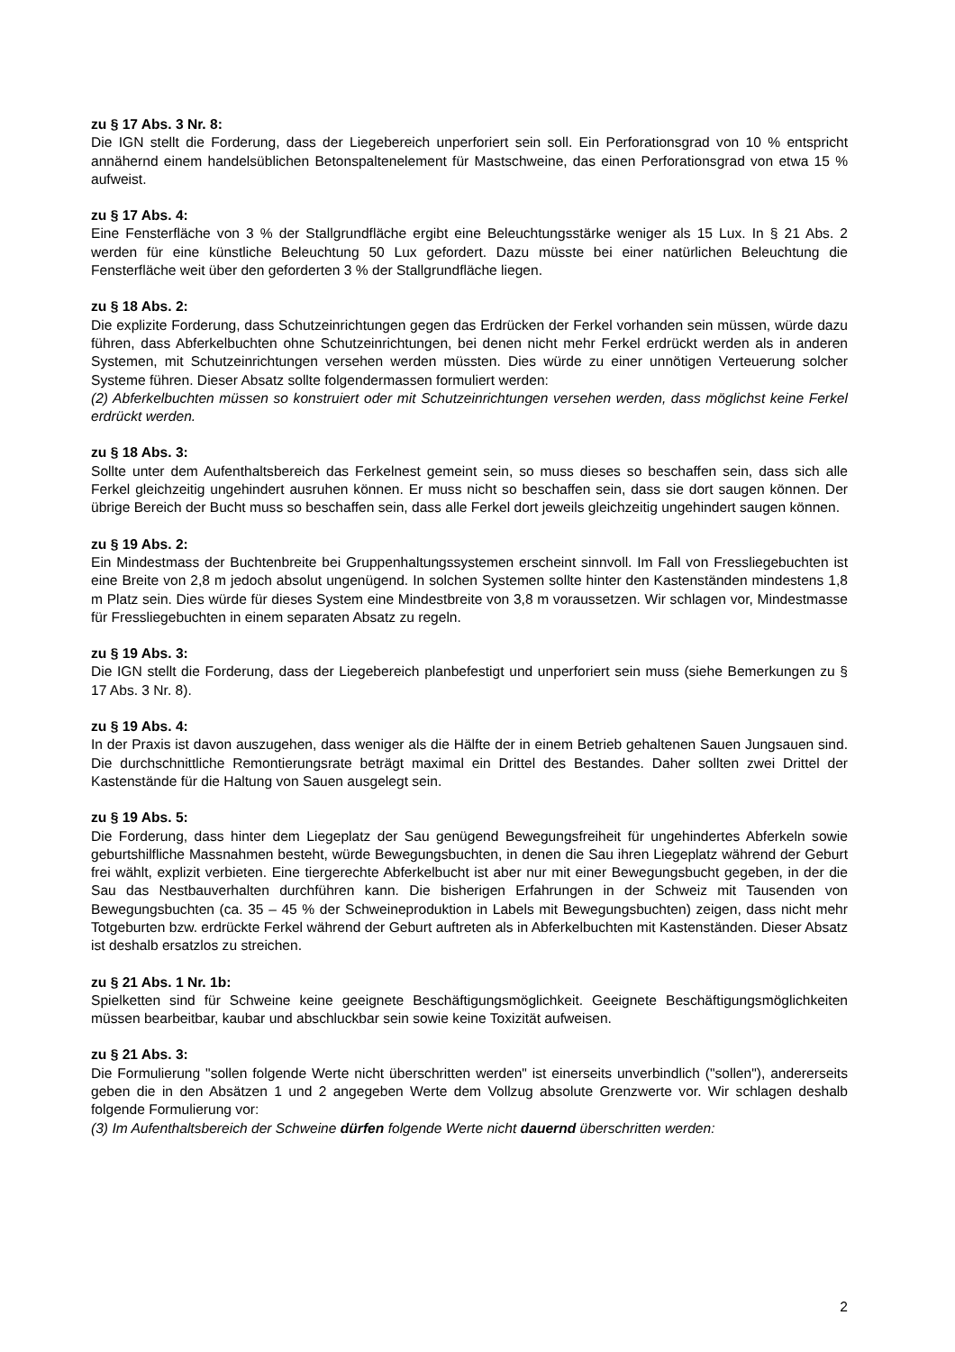zu § 17 Abs. 3 Nr. 8:
Die IGN stellt die Forderung, dass der Liegebereich unperforiert sein soll. Ein Perforationsgrad von 10 % entspricht annähernd einem handelsüblichen Betonspaltenelement für Mastschweine, das einen Perforationsgrad von etwa 15 % aufweist.
zu § 17 Abs. 4:
Eine Fensterfläche von 3 % der Stallgrundfläche ergibt eine Beleuchtungsstärke weniger als 15 Lux. In § 21 Abs. 2 werden für eine künstliche Beleuchtung 50 Lux gefordert. Dazu müsste bei einer natürlichen Beleuchtung die Fensterfläche weit über den geforderten 3 % der Stallgrundfläche liegen.
zu § 18 Abs. 2:
Die explizite Forderung, dass Schutzeinrichtungen gegen das Erdrücken der Ferkel vorhanden sein müssen, würde dazu führen, dass Abferkelbuchten ohne Schutzeinrichtungen, bei denen nicht mehr Ferkel erdrückt werden als in anderen Systemen, mit Schutzeinrichtungen versehen werden müssten. Dies würde zu einer unnötigen Verteuerung solcher Systeme führen. Dieser Absatz sollte folgendermassen formuliert werden:
(2) Abferkelbuchten müssen so konstruiert oder mit Schutzeinrichtungen versehen werden, dass möglichst keine Ferkel erdrückt werden.
zu § 18 Abs. 3:
Sollte unter dem Aufenthaltsbereich das Ferkelnest gemeint sein, so muss dieses so beschaffen sein, dass sich alle Ferkel gleichzeitig ungehindert ausruhen können. Er muss nicht so beschaffen sein, dass sie dort saugen können. Der übrige Bereich der Bucht muss so beschaffen sein, dass alle Ferkel dort jeweils gleichzeitig ungehindert saugen können.
zu § 19 Abs. 2:
Ein Mindestmass der Buchtenbreite bei Gruppenhaltungssystemen erscheint sinnvoll. Im Fall von Fressliegebuchten ist eine Breite von 2,8 m jedoch absolut ungenügend. In solchen Systemen sollte hinter den Kastenständen mindestens 1,8 m Platz sein. Dies würde für dieses System eine Mindestbreite von 3,8 m voraussetzen. Wir schlagen vor, Mindestmasse für Fressliegebuchten in einem separaten Absatz zu regeln.
zu § 19 Abs. 3:
Die IGN stellt die Forderung, dass der Liegebereich planbefestigt und unperforiert sein muss (siehe Bemerkungen zu § 17 Abs. 3 Nr. 8).
zu § 19 Abs. 4:
In der Praxis ist davon auszugehen, dass weniger als die Hälfte der in einem Betrieb gehaltenen Sauen Jungsauen sind. Die durchschnittliche Remontierungsrate beträgt maximal ein Drittel des Bestandes. Daher sollten zwei Drittel der Kastenstände für die Haltung von Sauen ausgelegt sein.
zu § 19 Abs. 5:
Die Forderung, dass hinter dem Liegeplatz der Sau genügend Bewegungsfreiheit für ungehindertes Abferkeln sowie geburtshilfliche Massnahmen besteht, würde Bewegungsbuchten, in denen die Sau ihren Liegeplatz während der Geburt frei wählt, explizit verbieten. Eine tiergerechte Abferkelbucht ist aber nur mit einer Bewegungsbucht gegeben, in der die Sau das Nestbauverhalten durchführen kann. Die bisherigen Erfahrungen in der Schweiz mit Tausenden von Bewegungsbuchten (ca. 35 – 45 % der Schweineproduktion in Labels mit Bewegungsbuchten) zeigen, dass nicht mehr Totgeburten bzw. erdrückte Ferkel während der Geburt auftreten als in Abferkelbuchten mit Kastenständen. Dieser Absatz ist deshalb ersatzlos zu streichen.
zu § 21 Abs. 1 Nr. 1b:
Spielketten sind für Schweine keine geeignete Beschäftigungsmöglichkeit. Geeignete Beschäftigungsmöglichkeiten müssen bearbeitbar, kaubar und abschluckbar sein sowie keine Toxizität aufweisen.
zu § 21 Abs. 3:
Die Formulierung "sollen folgende Werte nicht überschritten werden" ist einerseits unverbindlich ("sollen"), andererseits geben die in den Absätzen 1 und 2 angegeben Werte dem Vollzug absolute Grenzwerte vor. Wir schlagen deshalb folgende Formulierung vor:
(3) Im Aufenthaltsbereich der Schweine dürfen folgende Werte nicht dauernd überschritten werden:
2